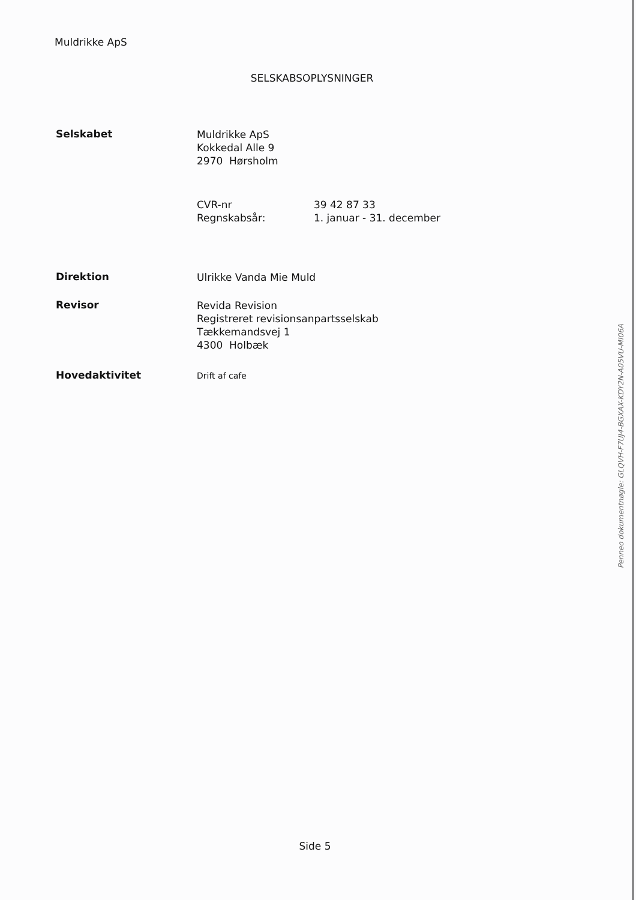Muldrikke ApS
SELSKABSOPLYSNINGER
Selskabet
Muldrikke ApS
Kokkedal Alle 9
2970 Hørsholm
CVR-nr
Regnskabsår:
39 42 87 33
1. januar - 31. december
Direktion
Ulrikke Vanda Mie Muld
Revisor
Revida Revision
Registreret revisionsanpartsselskab
Tækkemandsvej 1
4300 Holbæk
Hovedaktivitet
Drift af cafe
Penneo dokumentnøgle: GLQVH-F7UJ4-BGXAX-KDY2N-A05VU-MI06A
Side 5